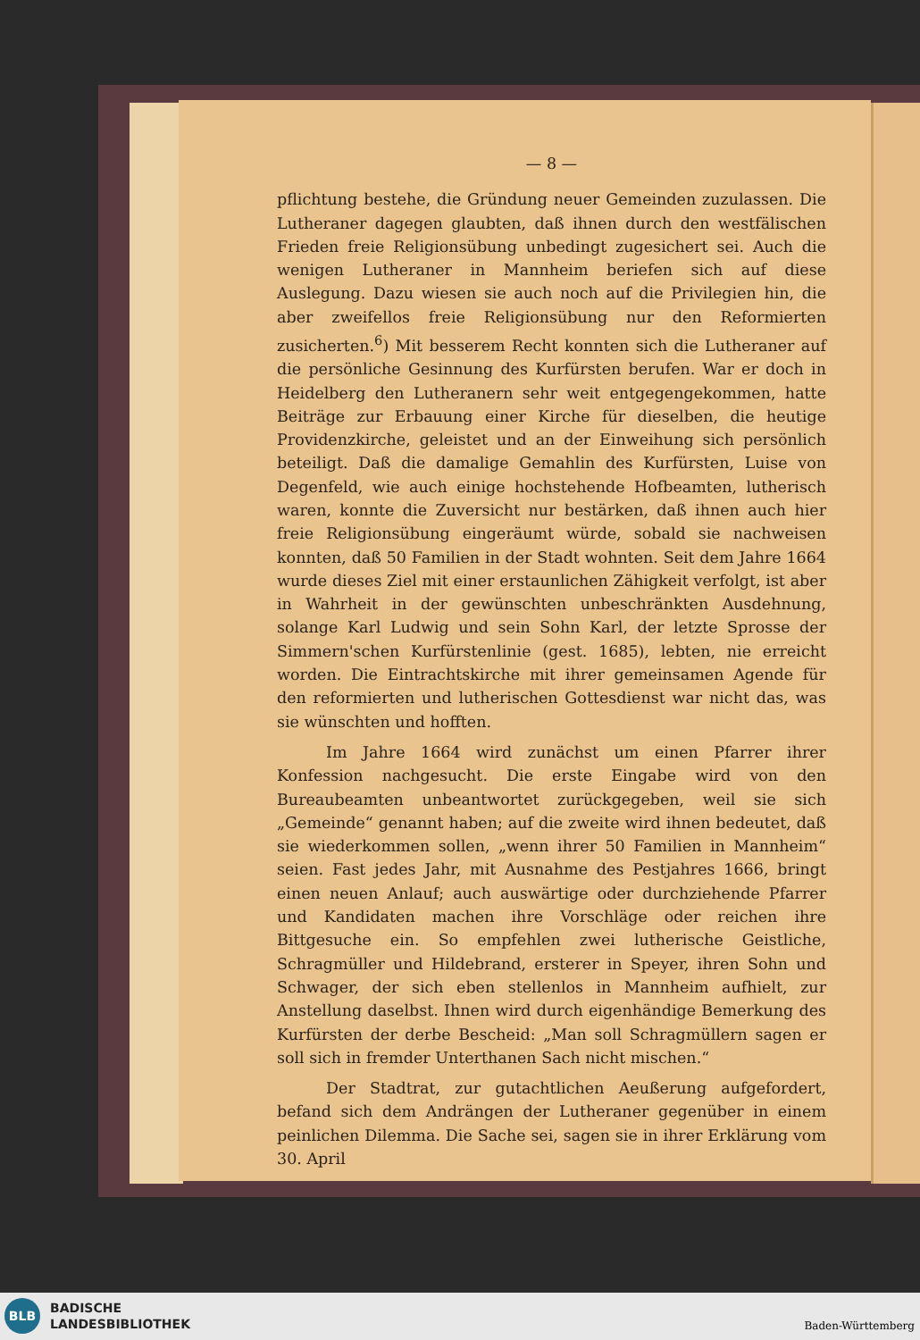— 8 —
pflichtung bestehe, die Gründung neuer Gemeinden zuzulassen. Die Lutheraner dagegen glaubten, daß ihnen durch den westfälischen Frieden freie Religionsübung unbedingt zugesichert sei. Auch die wenigen Lutheraner in Mannheim beriefen sich auf diese Auslegung. Dazu wiesen sie auch noch auf die Privilegien hin, die aber zweifellos freie Religionsübung nur den Reformierten zusicherten.<sup>6</sup>) Mit besserem Recht konnten sich die Lutheraner auf die persönliche Gesinnung des Kurfürsten berufen. War er doch in Heidelberg den Lutheranern sehr weit entgegengekommen, hatte Beiträge zur Erbauung einer Kirche für dieselben, die heutige Providenzkirche, geleistet und an der Einweihung sich persönlich beteiligt. Daß die damalige Gemahlin des Kurfürsten, Luise von Degenfeld, wie auch einige hochstehende Hofbeamten, lutherisch waren, konnte die Zuversicht nur bestärken, daß ihnen auch hier freie Religionsübung eingeräumt würde, sobald sie nachweisen konnten, daß 50 Familien in der Stadt wohnten. Seit dem Jahre 1664 wurde dieses Ziel mit einer erstaunlichen Zähigkeit verfolgt, ist aber in Wahrheit in der gewünschten unbeschränkten Ausdehnung, solange Karl Ludwig und sein Sohn Karl, der letzte Sprosse der Simmern'schen Kurfürstenlinie (gest. 1685), lebten, nie erreicht worden. Die Eintrachtskirche mit ihrer gemeinsamen Agende für den reformierten und lutherischen Gottesdienst war nicht das, was sie wünschten und hofften.
Im Jahre 1664 wird zunächst um einen Pfarrer ihrer Konfession nachgesucht. Die erste Eingabe wird von den Bureaubeamten unbeantwortet zurückgegeben, weil sie sich „Gemeinde“ genannt haben; auf die zweite wird ihnen bedeutet, daß sie wiederkommen sollen, „wenn ihrer 50 Familien in Mannheim“ seien. Fast jedes Jahr, mit Ausnahme des Pestjahres 1666, bringt einen neuen Anlauf; auch auswärtige oder durchziehende Pfarrer und Kandidaten machen ihre Vorschläge oder reichen ihre Bittgesuche ein. So empfehlen zwei lutherische Geistliche, Schragmüller und Hildebrand, ersterer in Speyer, ihren Sohn und Schwager, der sich eben stellenlos in Mannheim aufhielt, zur Anstellung daselbst. Ihnen wird durch eigenhändige Bemerkung des Kurfürsten der derbe Bescheid: „Man soll Schragmüllern sagen er soll sich in fremder Unterthanen Sach nicht mischen.“
Der Stadtrat, zur gutachtlichen Aeußerung aufgefordert, befand sich dem Andrängen der Lutheraner gegenüber in einem peinlichen Dilemma. Die Sache sei, sagen sie in ihrer Erklärung vom 30. April
BLB
BADISCHE
LANDESBIBLIOTHEK
Baden-Württemberg